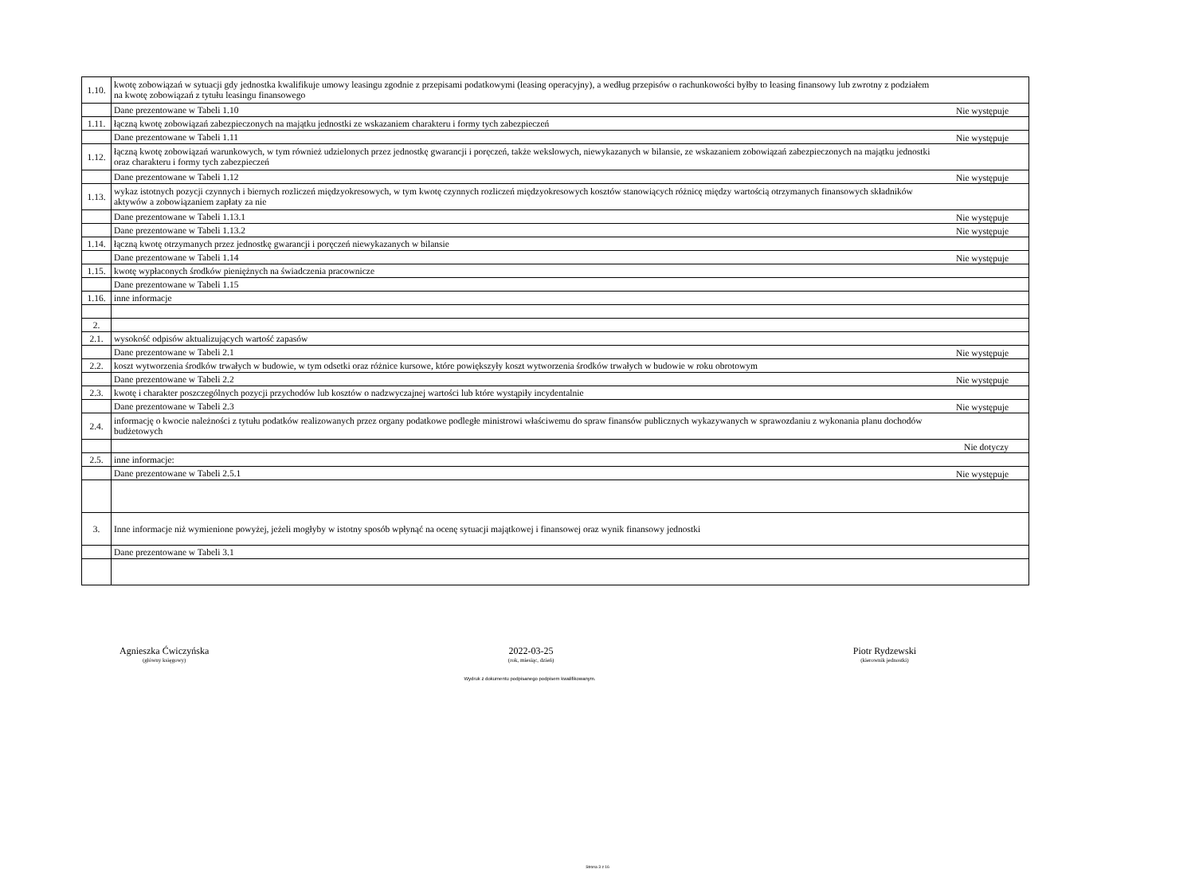| 1.10. | kwotę zobowiązań w sytuacji gdy jednostka kwalifikuje umowy leasingu zgodnie z przepisami podatkowymi (leasing operacyjny), a według przepisów o rachunkowości byłby to leasing finansowy lub zwrotny z podziałem na kwotę zobowiązań z tytułu leasingu finansowego | |
| | Dane prezentowane w Tabeli 1.10 | Nie występuje |
| 1.11. | łączną kwotę zobowiązań zabezpieczonych na majątku jednostki ze wskazaniem charakteru i formy tych zabezpieczeń | |
| | Dane prezentowane w Tabeli 1.11 | Nie występuje |
| 1.12. | łączną kwotę zobowiązań warunkowych, w tym również udzielonych przez jednostkę gwarancji i poręczeń, także wekslowych, niewykazanych w bilansie, ze wskazaniem zobowiązań zabezpieczonych na majątku jednostki oraz charakteru i formy tych zabezpieczeń | |
| | Dane prezentowane w Tabeli 1.12 | Nie występuje |
| 1.13. | wykaz istotnych pozycji czynnych i biernych rozliczeń międzyokresowych, w tym kwotę czynnych rozliczeń międzyokresowych kosztów stanowiących różnicę między wartością otrzymanych finansowych składników aktywów a zobowiązaniem zapłaty za nie | |
| | Dane prezentowane w Tabeli 1.13.1 | Nie występuje |
| | Dane prezentowane w Tabeli 1.13.2 | Nie występuje |
| 1.14. | łączną kwotę otrzymanych przez jednostkę gwarancji i poręczeń niewykazanych w bilansie | |
| | Dane prezentowane w Tabeli 1.14 | Nie występuje |
| 1.15. | kwotę wypłaconych środków pieniężnych na świadczenia pracownicze | |
| | Dane prezentowane w Tabeli 1.15 | |
| 1.16. | inne informacje | |
| 2. | | |
| 2.1. | wysokość odpisów aktualizujących wartość zapasów | |
| | Dane prezentowane w Tabeli 2.1 | Nie występuje |
| 2.2. | koszt wytworzenia środków trwałych w budowie, w tym odsetki oraz różnice kursowe, które powiększyły koszt wytworzenia środków trwałych w budowie w roku obrotowym | |
| | Dane prezentowane w Tabeli 2.2 | Nie występuje |
| 2.3. | kwotę i charakter poszczególnych pozycji przychodów lub kosztów o nadzwyczajnej wartości lub które wystąpiły incydentalnie | |
| | Dane prezentowane w Tabeli 2.3 | Nie występuje |
| 2.4. | informację o kwocie należności z tytułu podatków realizowanych przez organy podatkowe podległe ministrowi właściwemu do spraw finansów publicznych wykazywanych w sprawozdaniu z wykonania planu dochodów budżetowych | |
| | | Nie dotyczy |
| 2.5. | inne informacje: | |
| | Dane prezentowane w Tabeli 2.5.1 | Nie występuje |
| 3. | Inne informacje niż wymienione powyżej, jeżeli mogłyby w istotny sposób wpłynąć na ocenę sytuacji majątkowej i finansowej oraz wynik finansowy jednostki | |
| | Dane prezentowane w Tabeli 3.1 | |
Agnieszka Ćwiczyńska
(główny księgowy)
2022-03-25
(rok, miesiąc, dzień)
Piotr Rydzewski
(kierownik jednostki)
Wydruk z dokumentu podpisanego podpisem kwalifikowanym.
Strona 3 z 16